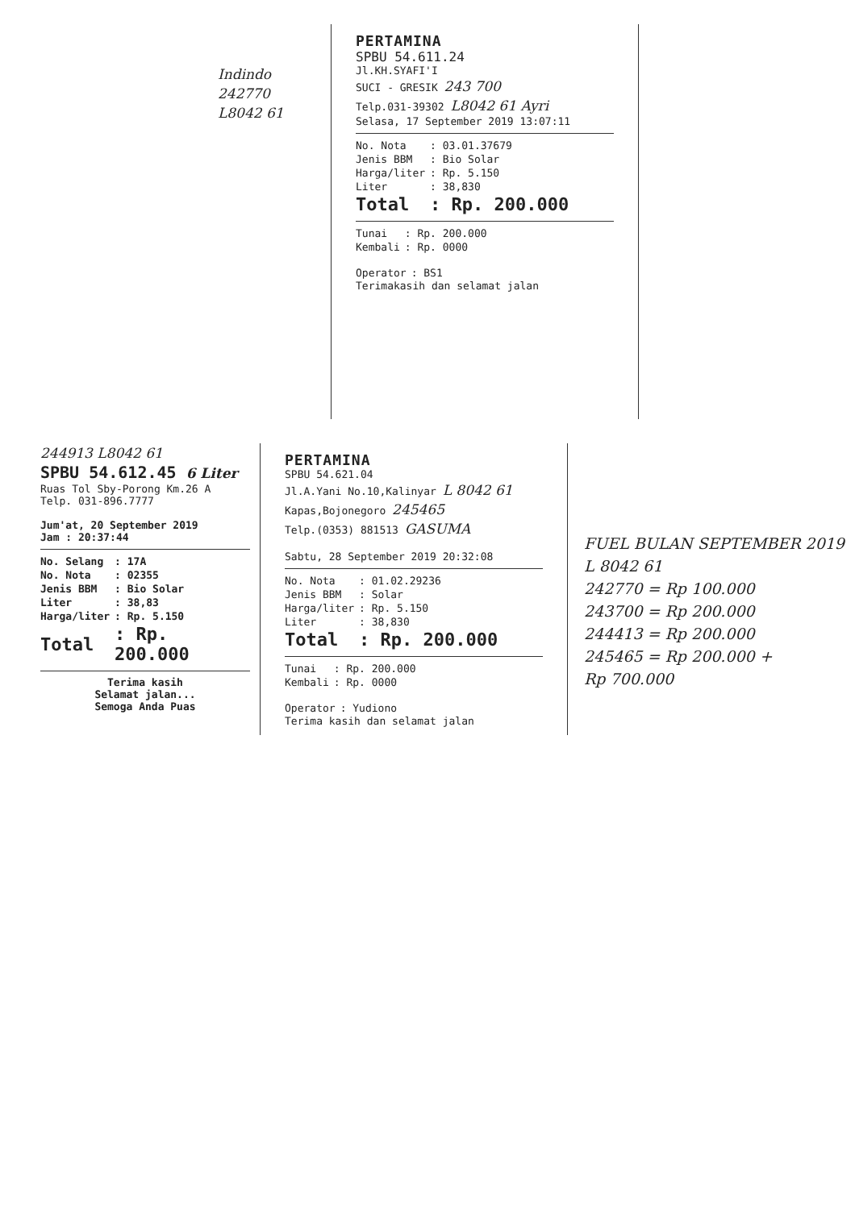Indindo
242770
L8042 61
PERTAMINA
SPBU 54.611.24
Jl.KH.SYAFI'I
SUCI - GRESIK 243 700
Telp.031-39302 L8042 61 Ayri
Selasa, 17 September 2019 13:07:11
| No. Nota | : 03.01.37679 |
| Jenis BBM | : Bio Solar |
| Harga/liter | : Rp. 5.150 |
| Liter | : 38,830 |
| Total | : Rp. 200.000 |
| Tunai | : Rp. 200.000 |
| Kembali | : Rp. 0000 |
| Operator | : BS1 |
Terimakasih dan selamat jalan
244913 L8042 61
SPBU 54.612.45 6 Liter
Ruas Tol Sby-Porong Km.26 A
Telp. 031-896.7777
Jum'at, 20 September 2019
Jam : 20:37:44
| No. Selang | : 17A |
| No. Nota | : 02355 |
| Jenis BBM | : Bio Solar |
| Liter | : 38,83 |
| Harga/liter | : Rp. 5.150 |
| Total | : Rp. 200.000 |
Terima kasih
Selamat jalan...
Semoga Anda Puas
PERTAMINA
SPBU 54.621.04
Jl.A.Yani No.10,Kalinyar L 8042 61
Kapas,Bojonegoro 245465
Telp.(0353) 881513 GASUMA
Sabtu, 28 September 2019 20:32:08
| No. Nota | : 01.02.29236 |
| Jenis BBM | : Solar |
| Harga/liter | : Rp. 5.150 |
| Liter | : 38,830 |
| Total | : Rp. 200.000 |
| Tunai | : Rp. 200.000 |
| Kembali | : Rp. 0000 |
| Operator | : Yudiono |
Terima kasih dan selamat jalan
FUEL BULAN SEPTEMBER 2019
L 8042 61
242770 = Rp 100.000
243700 = Rp 200.000
244413 = Rp 200.000
245465 = Rp 200.000 +
Rp 700.000